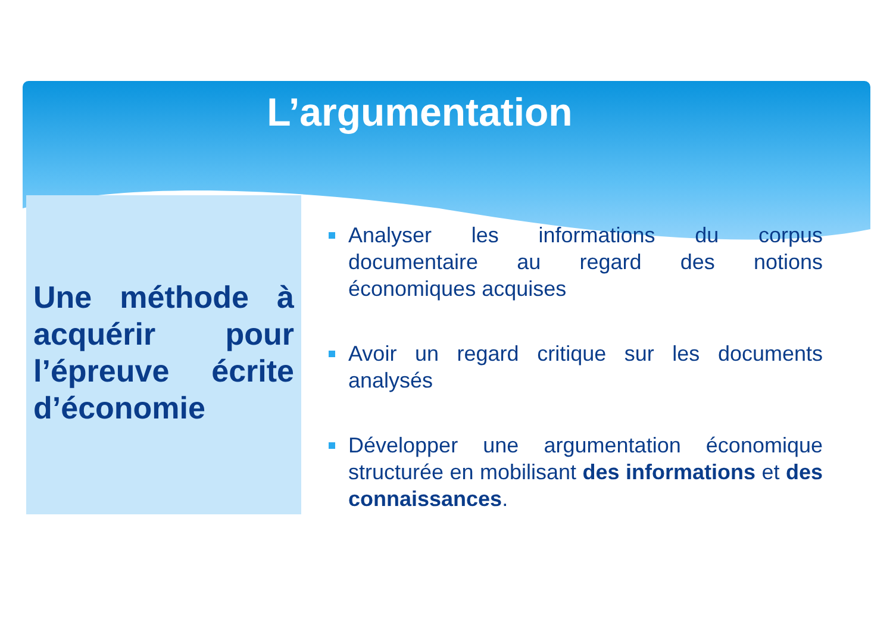L’argumentation
Une méthode à acquérir pour l’épreuve écrite d’économie
Analyser les informations du corpus documentaire au regard des notions économiques acquises
Avoir un regard critique sur les documents analysés
Développer une argumentation économique structurée en mobilisant des informations et des connaissances.